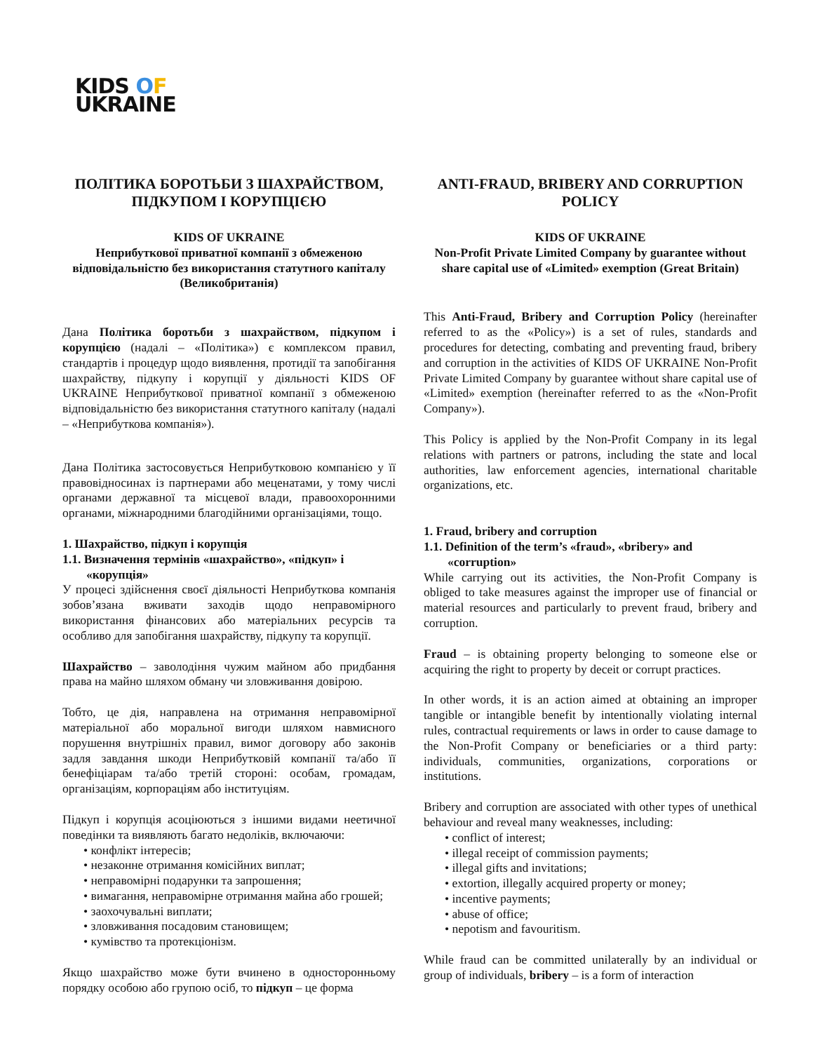KIDS OF
UKRAINE
ПОЛІТИКА БОРОТЬБИ З ШАХРАЙСТВОМ, ПІДКУПОМ І КОРУПЦІЄЮ
KIDS OF UKRAINE
Неприбуткової приватної компанії з обмеженою відповідальністю без використання статутного капіталу (Великобританія)
Дана Політика боротьби з шахрайством, підкупом і корупцією (надалі – «Політика») є комплексом правил, стандартів і процедур щодо виявлення, протидії та запобігання шахрайству, підкупу і корупції у діяльності KIDS OF UKRAINE Неприбуткової приватної компанії з обмеженою відповідальністю без використання статутного капіталу (надалі – «Неприбуткова компанія»).
Дана Політика застосовується Неприбутковою компанією у її правовідносинах із партнерами або меценатами, у тому числі органами державної та місцевої влади, правоохоронними органами, міжнародними благодійними організаціями, тощо.
1. Шахрайство, підкуп і корупція
1.1. Визначення термінів «шахрайство», «підкуп» і
«корупція»
У процесі здійснення своєї діяльності Неприбуткова компанія зобов’язана вживати заходів щодо неправомірного використання фінансових або матеріальних ресурсів та особливо для запобігання шахрайству, підкупу та корупції.
Шахрайство – заволодіння чужим майном або придбання права на майно шляхом обману чи зловживання довірою.
Тобто, це дія, направлена на отримання неправомірної матеріальної або моральної вигоди шляхом навмисного порушення внутрішніх правил, вимог договору або законів задля завдання шкоди Неприбутковій компанії та/або її бенефіціарам та/або третій стороні: особам, громадам, організаціям, корпораціям або інституціям.
Підкуп і корупція асоціюються з іншими видами неетичної поведінки та виявляють багато недоліків, включаючи:
• конфлікт інтересів;
• незаконне отримання комісійних виплат;
• неправомірні подарунки та запрошення;
• вимагання, неправомірне отримання майна або грошей;
• заохочувальні виплати;
• зловживання посадовим становищем;
• кумівство та протекціонізм.
Якщо шахрайство може бути вчинено в односторонньому порядку особою або групою осіб, то підкуп – це форма
ANTI-FRAUD, BRIBERY AND CORRUPTION POLICY
KIDS OF UKRAINE
Non-Profit Private Limited Company by guarantee without share capital use of «Limited» exemption (Great Britain)
This Anti-Fraud, Bribery and Corruption Policy (hereinafter referred to as the «Policy») is a set of rules, standards and procedures for detecting, combating and preventing fraud, bribery and corruption in the activities of KIDS OF UKRAINE Non-Profit Private Limited Company by guarantee without share capital use of «Limited» exemption (hereinafter referred to as the «Non-Profit Company»).
This Policy is applied by the Non-Profit Company in its legal relations with partners or patrons, including the state and local authorities, law enforcement agencies, international charitable organizations, etc.
1. Fraud, bribery and corruption
1.1. Definition of the term’s «fraud», «bribery» and
«corruption»
While carrying out its activities, the Non-Profit Company is obliged to take measures against the improper use of financial or material resources and particularly to prevent fraud, bribery and corruption.
Fraud – is obtaining property belonging to someone else or acquiring the right to property by deceit or corrupt practices.
In other words, it is an action aimed at obtaining an improper tangible or intangible benefit by intentionally violating internal rules, contractual requirements or laws in order to cause damage to the Non-Profit Company or beneficiaries or a third party: individuals, communities, organizations, corporations or institutions.
Bribery and corruption are associated with other types of unethical behaviour and reveal many weaknesses, including:
• conflict of interest;
• illegal receipt of commission payments;
• illegal gifts and invitations;
• extortion, illegally acquired property or money;
• incentive payments;
• abuse of office;
• nepotism and favouritism.
While fraud can be committed unilaterally by an individual or group of individuals, bribery – is a form of interaction